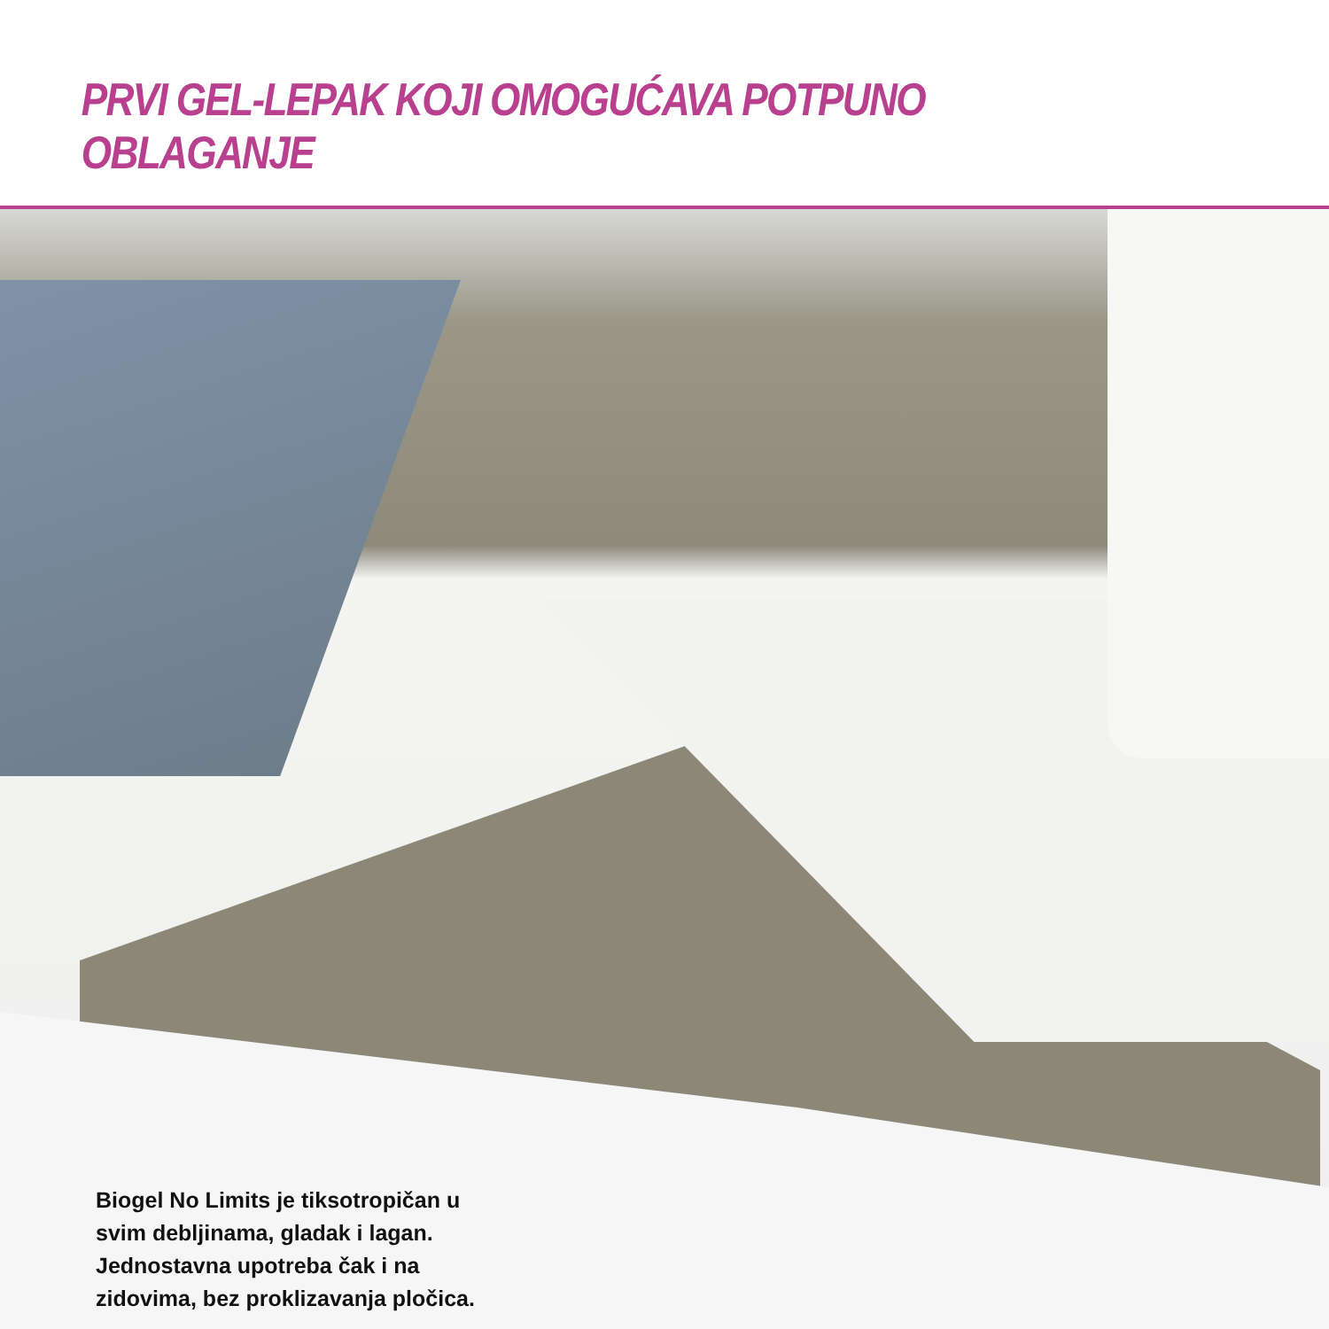PRVI GEL-LEPAK KOJI OMOGUĆAVA POTPUNO OBLAGANJE
Biogel No Limits je tiksotropičan u svim debljinama, gladak i lagan. Jednostavna upotreba čak i na zidovima, bez proklizavanja pločica.